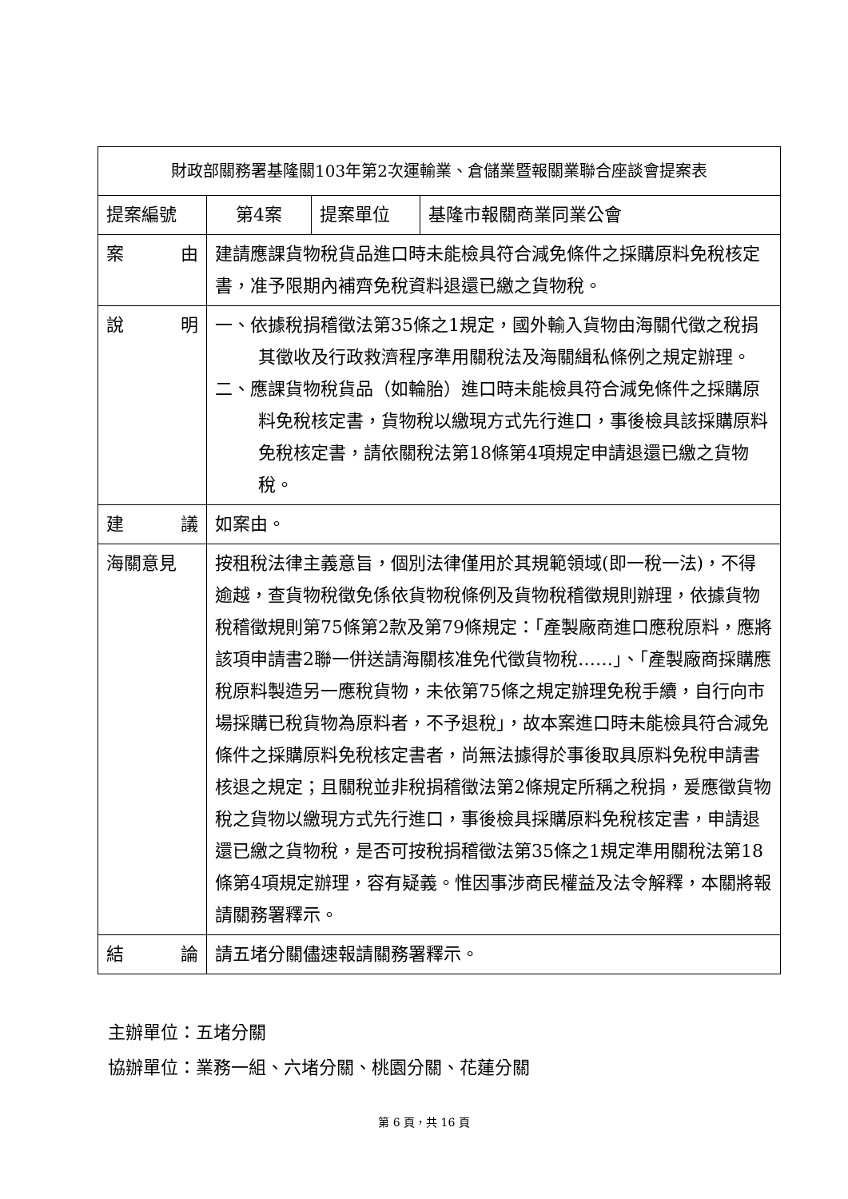| 財政部關務署基隆關103年第2次運輸業、倉儲業暨報關業聯合座談會提案表 | | | |
| 提案編號 | 第4案 | 提案單位 | 基隆市報關商業同業公會 |
| 案 由 | 建請應課貨物稅貨品進口時未能檢具符合減免條件之採購原料免稅核定書，准予限期內補齊免稅資料退還已繳之貨物稅。 | | |
| 說 明 | 一、依據稅捐稽徵法第35條之1規定，國外輸入貨物由海關代徵之稅捐其徵收及行政救濟程序準用關稅法及海關緝私條例之規定辦理。 二、應課貨物稅貨品（如輪胎）進口時未能檢具符合減免條件之採購原料免稅核定書，貨物稅以繳現方式先行進口，事後檢具該採購原料免稅核定書，請依關稅法第18條第4項規定申請退還已繳之貨物稅。 | | |
| 建 議 | 如案由。 | | |
| 海關意見 | 按租稅法律主義意旨，個別法律僅用於其規範領域(即一稅一法)，不得逾越，查貨物稅徵免係依貨物稅條例及貨物稅稽徵規則辦理，依據貨物稅稽徵規則第75條第2款及第79條規定：「產製廠商進口應稅原料，應將該項申請書2聯一併送請海關核准免代徵貨物稅……」、「產製廠商採購應稅原料製造另一應稅貨物，未依第75條之規定辦理免稅手續，自行向市場採購已稅貨物為原料者，不予退稅」，故本案進口時未能檢具符合減免條件之採購原料免稅核定書者，尚無法據得於事後取具原料免稅申請書核退之規定；且關稅並非稅捐稽徵法第2條規定所稱之稅捐，爰應徵貨物稅之貨物以繳現方式先行進口，事後檢具採購原料免稅核定書，申請退還已繳之貨物稅，是否可按稅捐稽徵法第35條之1規定準用關稅法第18條第4項規定辦理，容有疑義。惟因事涉商民權益及法令解釋，本關將報請關務署釋示。 | | |
| 結 論 | 請五堵分關儘速報請關務署釋示。 | | |
主辦單位：五堵分關
協辦單位：業務一組、六堵分關、桃園分關、花蓮分關
第 6 頁，共 16 頁